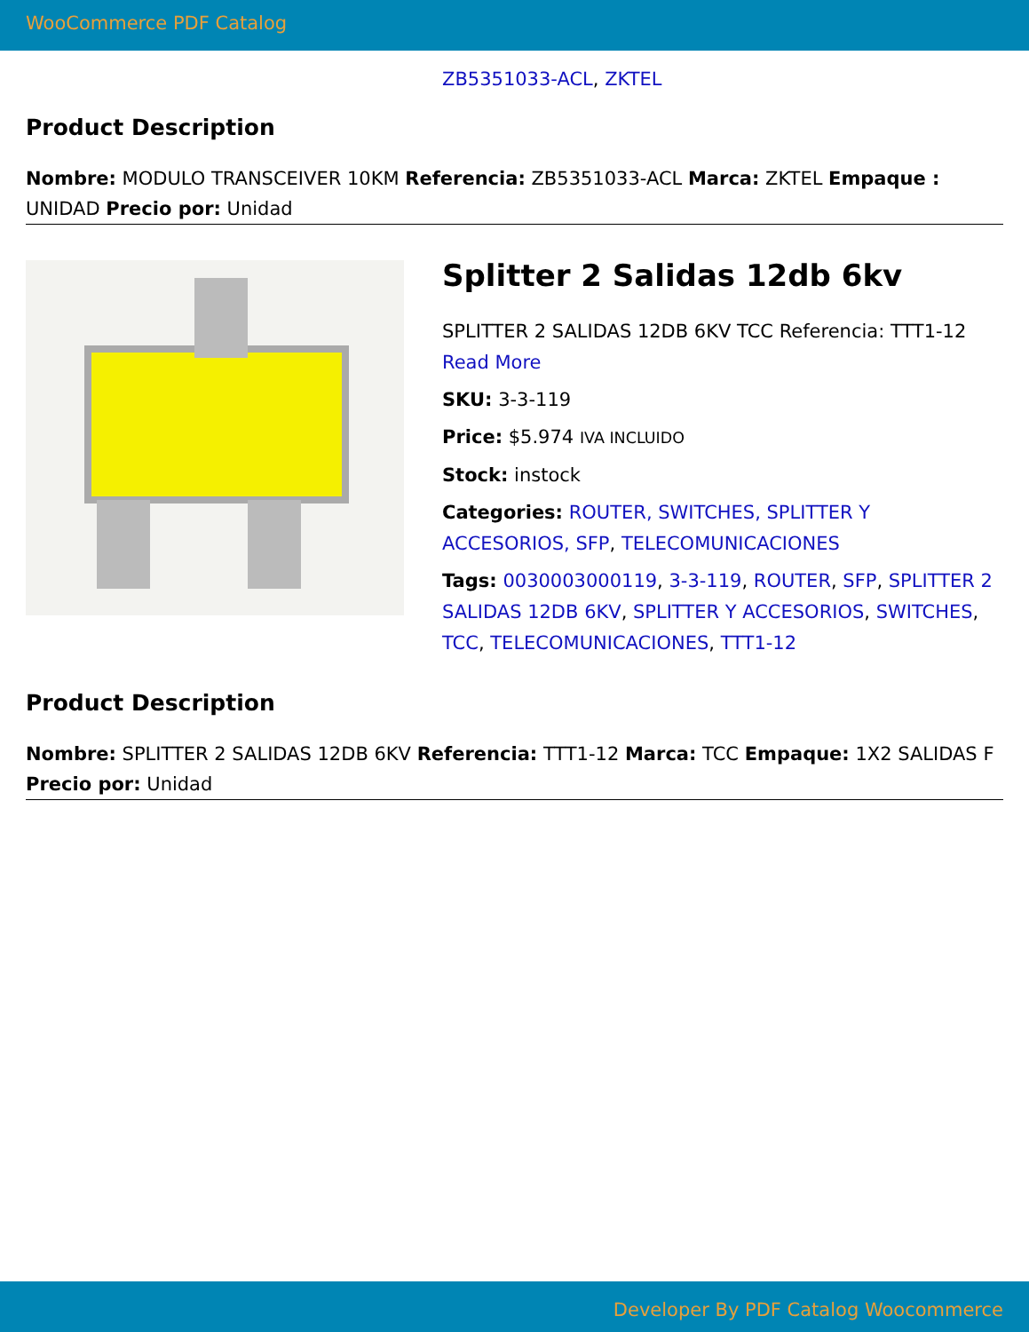WooCommerce PDF Catalog
ZB5351033-ACL, ZKTEL
Product Description
Nombre: MODULO TRANSCEIVER 10KM Referencia: ZB5351033-ACL Marca: ZKTEL Empaque : UNIDAD Precio por: Unidad
Splitter 2 Salidas 12db 6kv
SPLITTER 2 SALIDAS 12DB 6KV TCC Referencia: TTT1-12
Read More
SKU: 3-3-119
Price: $5.974 IVA INCLUIDO
Stock: instock
Categories: ROUTER, SWITCHES, SPLITTER Y ACCESORIOS, SFP, TELECOMUNICACIONES
Tags: 0030003000119, 3-3-119, ROUTER, SFP, SPLITTER 2 SALIDAS 12DB 6KV, SPLITTER Y ACCESORIOS, SWITCHES, TCC, TELECOMUNICACIONES, TTT1-12
Product Description
Nombre: SPLITTER 2 SALIDAS 12DB 6KV Referencia: TTT1-12 Marca: TCC Empaque: 1X2 SALIDAS F Precio por: Unidad
Developer By PDF Catalog Woocommerce